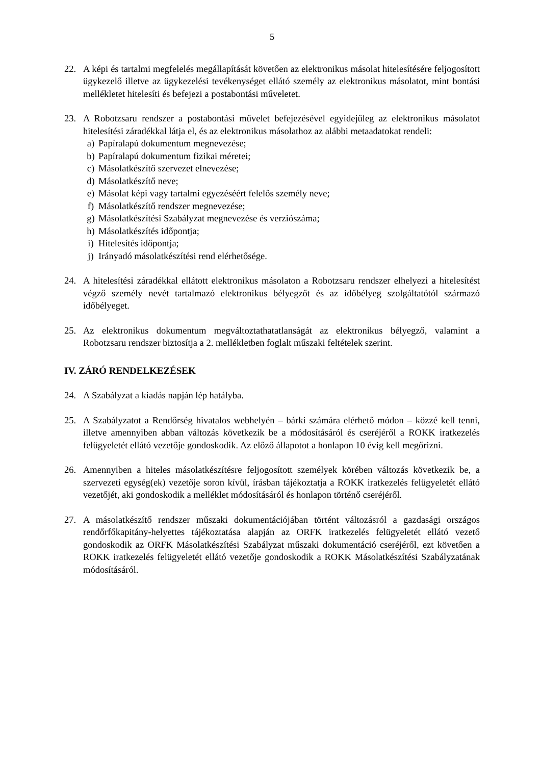5
22. A képi és tartalmi megfelelés megállapítását követően az elektronikus másolat hitelesítésére feljogosított ügykezelő illetve az ügykezelési tevékenységet ellátó személy az elektronikus másolatot, mint bontási mellékletet hitelesíti és befejezi a postabontási műveletet.
23. A Robotzsaru rendszer a postabontási művelet befejezésével egyidejűleg az elektronikus másolatot hitelesítési záradékkal látja el, és az elektronikus másolathoz az alábbi metaadatokat rendeli:
a) Papíralapú dokumentum megnevezése;
b) Papíralapú dokumentum fizikai méretei;
c) Másolatkészítő szervezet elnevezése;
d) Másolatkészítő neve;
e) Másolat képi vagy tartalmi egyezéséért felelős személy neve;
f) Másolatkészítő rendszer megnevezése;
g) Másolatkészítési Szabályzat megnevezése és verziószáma;
h) Másolatkészítés időpontja;
i) Hitelesítés időpontja;
j) Irányadó másolatkészítési rend elérhetősége.
24. A hitelesítési záradékkal ellátott elektronikus másolaton a Robotzsaru rendszer elhelyezi a hitelesítést végző személy nevét tartalmazó elektronikus bélyegzőt és az időbélyeg szolgáltatótól származó időbélyeget.
25. Az elektronikus dokumentum megváltoztathatatlanságát az elektronikus bélyegző, valamint a Robotzsaru rendszer biztosítja a 2. mellékletben foglalt műszaki feltételek szerint.
IV. ZÁRÓ RENDELKEZÉSEK
24. A Szabályzat a kiadás napján lép hatályba.
25. A Szabályzatot a Rendőrség hivatalos webhelyén – bárki számára elérhető módon – közzé kell tenni, illetve amennyiben abban változás következik be a módosításáról és cseréjéről a ROKK iratkezelés felügyeletét ellátó vezetője gondoskodik. Az előző állapotot a honlapon 10 évig kell megőrizni.
26. Amennyiben a hiteles másolatkészítésre feljogosított személyek körében változás következik be, a szervezeti egység(ek) vezetője soron kívül, írásban tájékoztatja a ROKK iratkezelés felügyeletét ellátó vezetőjét, aki gondoskodik a melléklet módosításáról és honlapon történő cseréjéről.
27. A másolatkészítő rendszer műszaki dokumentációjában történt változásról a gazdasági országos rendőrfőkapitány-helyettes tájékoztatása alapján az ORFK iratkezelés felügyeletét ellátó vezető gondoskodik az ORFK Másolatkészítési Szabályzat műszaki dokumentáció cseréjéről, ezt követően a ROKK iratkezelés felügyeletét ellátó vezetője gondoskodik a ROKK Másolatkészítési Szabályzatának módosításáról.